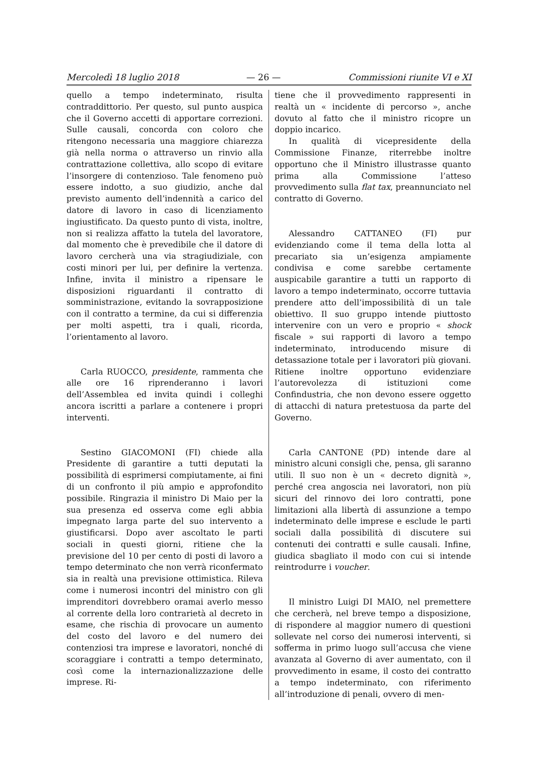Mercoledì 18 luglio 2018 — 26 — Commissioni riunite VI e XI
quello a tempo indeterminato, risulta contraddittorio. Per questo, sul punto auspica che il Governo accetti di apportare correzioni. Sulle causali, concorda con coloro che ritengono necessaria una maggiore chiarezza già nella norma o attraverso un rinvio alla contrattazione collettiva, allo scopo di evitare l’insorgere di contenzioso. Tale fenomeno può essere indotto, a suo giudizio, anche dal previsto aumento dell’indennità a carico del datore di lavoro in caso di licenziamento ingiustificato. Da questo punto di vista, inoltre, non si realizza affatto la tutela del lavoratore, dal momento che è prevedibile che il datore di lavoro cercherà una via stragiudiziale, con costi minori per lui, per definire la vertenza. Infine, invita il ministro a ripensare le disposizioni riguardanti il contratto di somministrazione, evitando la sovrapposizione con il contratto a termine, da cui si differenzia per molti aspetti, tra i quali, ricorda, l’orientamento al lavoro.
Carla RUOCCO, presidente, rammenta che alle ore 16 riprenderanno i lavori dell’Assemblea ed invita quindi i colleghi ancora iscritti a parlare a contenere i propri interventi.
Sestino GIACOMONI (FI) chiede alla Presidente di garantire a tutti deputati la possibilità di esprimersi compiutamente, ai fini di un confronto il più ampio e approfondito possibile. Ringrazia il ministro Di Maio per la sua presenza ed osserva come egli abbia impegnato larga parte del suo intervento a giustificarsi. Dopo aver ascoltato le parti sociali in questi giorni, ritiene che la previsione del 10 per cento di posti di lavoro a tempo determinato che non verrà riconfermato sia in realtà una previsione ottimistica. Rileva come i numerosi incontri del ministro con gli imprenditori dovrebbero oramai averlo messo al corrente della loro contrarietà al decreto in esame, che rischia di provocare un aumento del costo del lavoro e del numero dei contenziosi tra imprese e lavoratori, nonché di scoraggiare i contratti a tempo determinato, così come la internazionalizzazione delle imprese. Ri-
tiene che il provvedimento rappresenti in realtà un « incidente di percorso », anche dovuto al fatto che il ministro ricopre un doppio incarico.
In qualità di vicepresidente della Commissione Finanze, riterrebbe inoltre opportuno che il Ministro illustrasse quanto prima alla Commissione l’atteso provvedimento sulla flat tax, preannunciato nel contratto di Governo.
Alessandro CATTANEO (FI) pur evidenziando come il tema della lotta al precariato sia un’esigenza ampiamente condivisa e come sarebbe certamente auspicabile garantire a tutti un rapporto di lavoro a tempo indeterminato, occorre tuttavia prendere atto dell’impossibilità di un tale obiettivo. Il suo gruppo intende piuttosto intervenire con un vero e proprio « shock fiscale » sui rapporti di lavoro a tempo indeterminato, introducendo misure di detassazione totale per i lavoratori più giovani. Ritiene inoltre opportuno evidenziare l’autorevolezza di istituzioni come Confindustria, che non devono essere oggetto di attacchi di natura pretestuosa da parte del Governo.
Carla CANTONE (PD) intende dare al ministro alcuni consigli che, pensa, gli saranno utili. Il suo non è un « decreto dignità », perché crea angoscia nei lavoratori, non più sicuri del rinnovo dei loro contratti, pone limitazioni alla libertà di assunzione a tempo indeterminato delle imprese e esclude le parti sociali dalla possibilità di discutere sui contenuti dei contratti e sulle causali. Infine, giudica sbagliato il modo con cui si intende reintrodurre i voucher.
Il ministro Luigi DI MAIO, nel premettere che cercherà, nel breve tempo a disposizione, di rispondere al maggior numero di questioni sollevate nel corso dei numerosi interventi, si sofferma in primo luogo sull’accusa che viene avanzata al Governo di aver aumentato, con il provvedimento in esame, il costo dei contratto a tempo indeterminato, con riferimento all’introduzione di penali, ovvero di men-